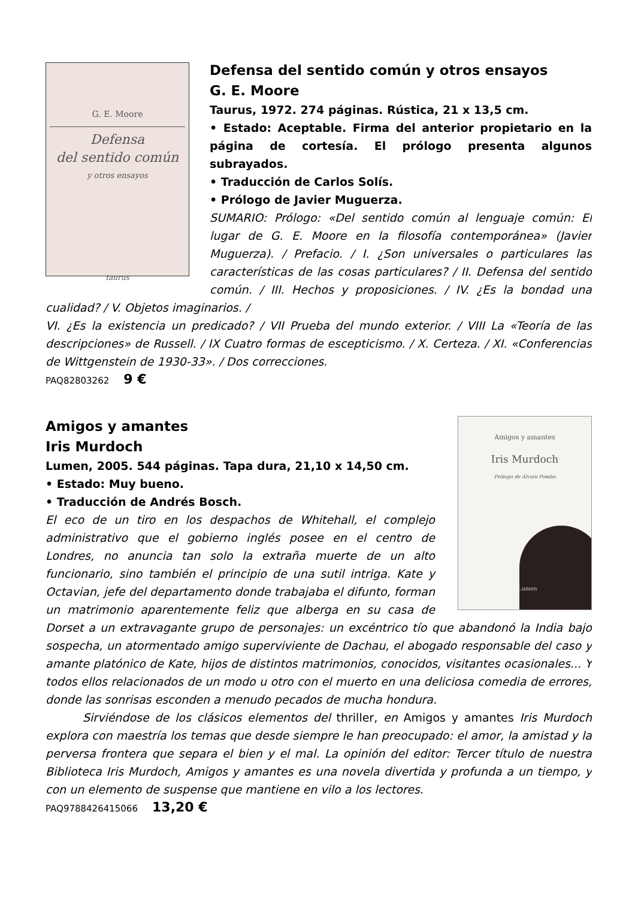G. E. Moore
Defensa
del sentido común
y otros ensayos
taurus
Defensa del sentido común y otros ensayos
G. E. Moore
Taurus, 1972. 274 páginas. Rústica, 21 x 13,5 cm.
• Estado: Aceptable. Firma del anterior propietario en la página de cortesía. El prólogo presenta algunos subrayados.
• Traducción de Carlos Solís.
• Prólogo de Javier Muguerza.
SUMARIO: Prólogo: «Del sentido común al lenguaje común: El lugar de G. E. Moore en la filosofía contemporánea» (Javier Muguerza). / Prefacio. / I. ¿Son universales o particulares las características de las cosas particulares? / II. Defensa del sentido común. / III. Hechos y proposiciones. / IV. ¿Es la bondad una cualidad? / V. Objetos imaginarios. /
VI. ¿Es la existencia un predicado? / VII Prueba del mundo exterior. / VIII La «Teoría de las descripciones» de Russell. / IX Cuatro formas de escepticismo. / X. Certeza. / XI. «Conferencias de Wittgenstein de 1930-33». / Dos correcciones.
PAQ82803262 9 €
Amigos y amantes
Iris Murdoch
Prólogo de Álvaro Pombo
Lumen
Amigos y amantes
Iris Murdoch
Lumen, 2005. 544 páginas. Tapa dura, 21,10 x 14,50 cm.
• Estado: Muy bueno.
• Traducción de Andrés Bosch.
El eco de un tiro en los despachos de Whitehall, el complejo administrativo que el gobierno inglés posee en el centro de Londres, no anuncia tan solo la extraña muerte de un alto funcionario, sino también el principio de una sutil intriga. Kate y Octavian, jefe del departamento donde trabajaba el difunto, forman un matrimonio aparentemente feliz que alberga en su casa de Dorset a un extravagante grupo de personajes: un excéntrico tío que abandonó la India bajo sospecha, un atormentado amigo superviviente de Dachau, el abogado responsable del caso y amante platónico de Kate, hijos de distintos matrimonios, conocidos, visitantes ocasionales... Y todos ellos relacionados de un modo u otro con el muerto en una deliciosa comedia de errores, donde las sonrisas esconden a menudo pecados de mucha hondura.
Sirviéndose de los clásicos elementos del thriller, en Amigos y amantes Iris Murdoch explora con maestría los temas que desde siempre le han preocupado: el amor, la amistad y la perversa frontera que separa el bien y el mal. La opinión del editor: Tercer título de nuestra Biblioteca Iris Murdoch, Amigos y amantes es una novela divertida y profunda a un tiempo, y con un elemento de suspense que mantiene en vilo a los lectores.
PAQ9788426415066 13,20 €